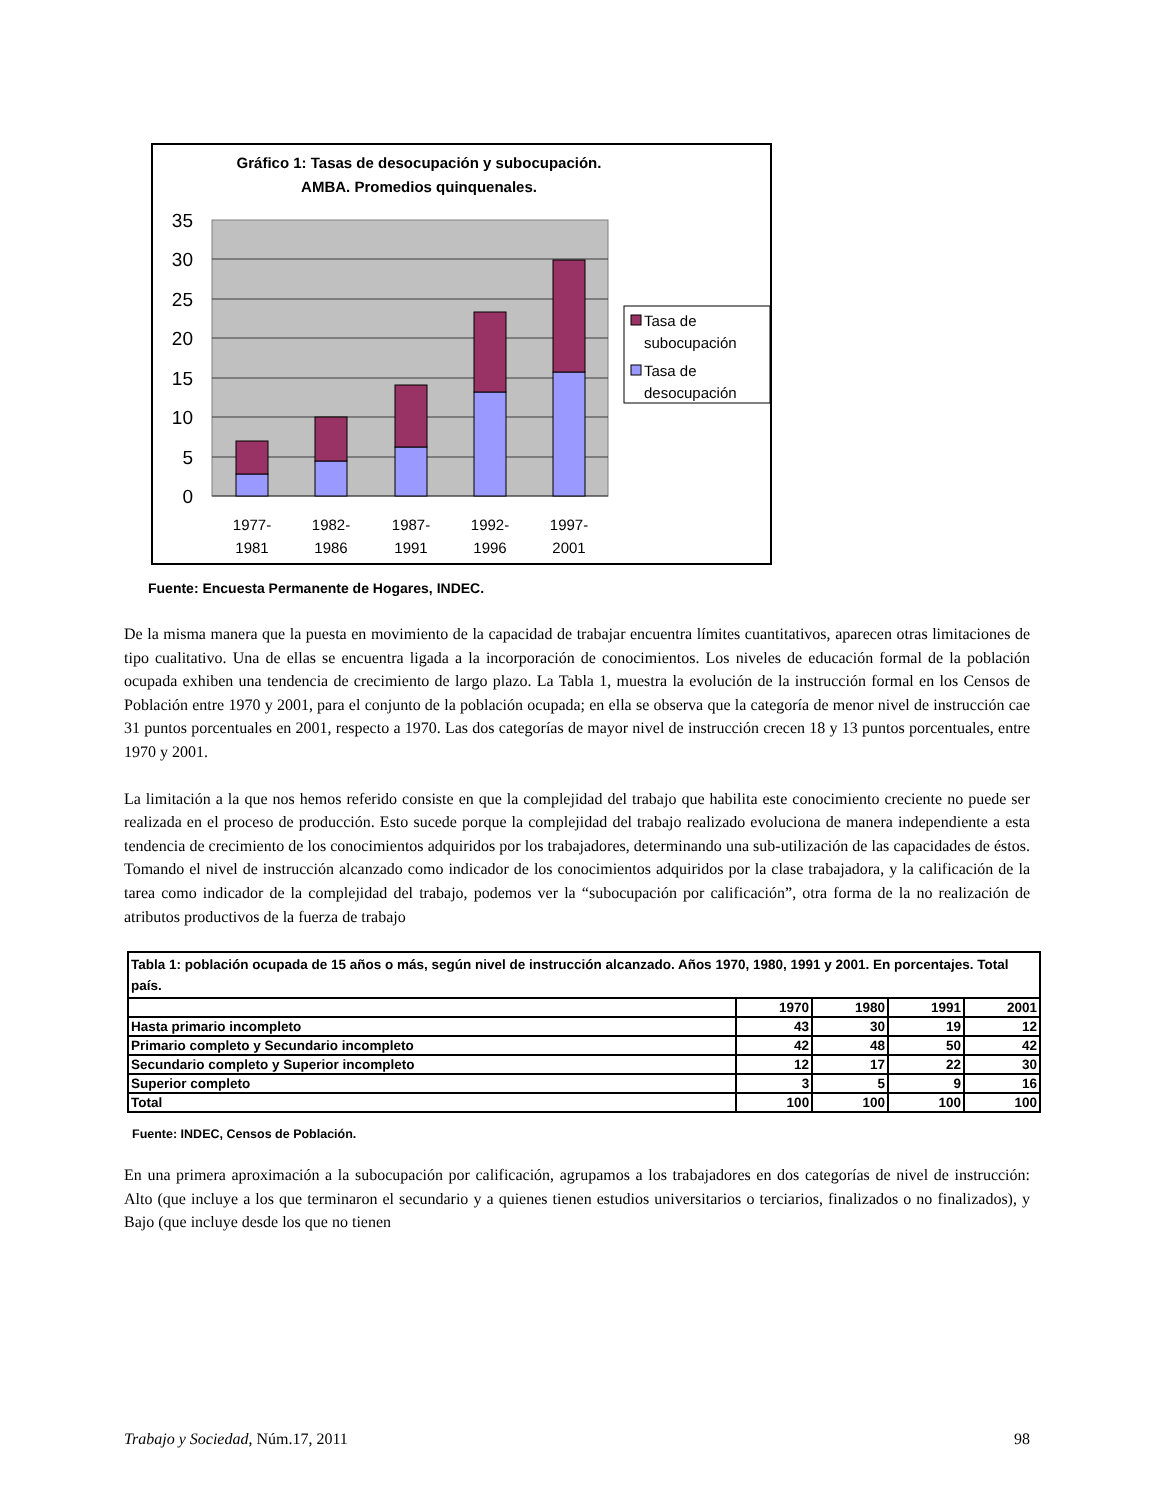Gráfico 1: Tasas de desocupación y subocupación.
AMBA. Promedios quinquenales.
35
30
25
20
15
10
5
0
1977-
1981
1982-
1986
1987-
1991
1992-
1996
1997-
2001
Tasa de
subocupación
Tasa de
desocupación
Fuente: Encuesta Permanente de Hogares, INDEC.
De la misma manera que la puesta en movimiento de la capacidad de trabajar encuentra límites cuantitativos, aparecen otras limitaciones de tipo cualitativo. Una de ellas se encuentra ligada a la incorporación de conocimientos. Los niveles de educación formal de la población ocupada exhiben una tendencia de crecimiento de largo plazo. La Tabla 1, muestra la evolución de la instrucción formal en los Censos de Población entre 1970 y 2001, para el conjunto de la población ocupada; en ella se observa que la categoría de menor nivel de instrucción cae 31 puntos porcentuales en 2001, respecto a 1970. Las dos categorías de mayor nivel de instrucción crecen 18 y 13 puntos porcentuales, entre 1970 y 2001.
La limitación a la que nos hemos referido consiste en que la complejidad del trabajo que habilita este conocimiento creciente no puede ser realizada en el proceso de producción. Esto sucede porque la complejidad del trabajo realizado evoluciona de manera independiente a esta tendencia de crecimiento de los conocimientos adquiridos por los trabajadores, determinando una sub-utilización de las capacidades de éstos. Tomando el nivel de instrucción alcanzado como indicador de los conocimientos adquiridos por la clase trabajadora, y la calificación de la tarea como indicador de la complejidad del trabajo, podemos ver la “subocupación por calificación”, otra forma de la no realización de atributos productivos de la fuerza de trabajo
| Tabla 1: población ocupada de 15 años o más, según nivel de instrucción alcanzado. Años 1970, 1980, 1991 y 2001. En porcentajes. Total país. | | | | |
| --- | --- | --- | --- | --- |
| | 1970 | 1980 | 1991 | 2001 |
| Hasta primario incompleto | 43 | 30 | 19 | 12 |
| Primario completo y Secundario incompleto | 42 | 48 | 50 | 42 |
| Secundario completo y Superior incompleto | 12 | 17 | 22 | 30 |
| Superior completo | 3 | 5 | 9 | 16 |
| Total | 100 | 100 | 100 | 100 |
Fuente: INDEC, Censos de Población.
En una primera aproximación a la subocupación por calificación, agrupamos a los trabajadores en dos categorías de nivel de instrucción: Alto (que incluye a los que terminaron el secundario y a quienes tienen estudios universitarios o terciarios, finalizados o no finalizados), y Bajo (que incluye desde los que no tienen
Trabajo y Sociedad, Núm.17, 2011 98